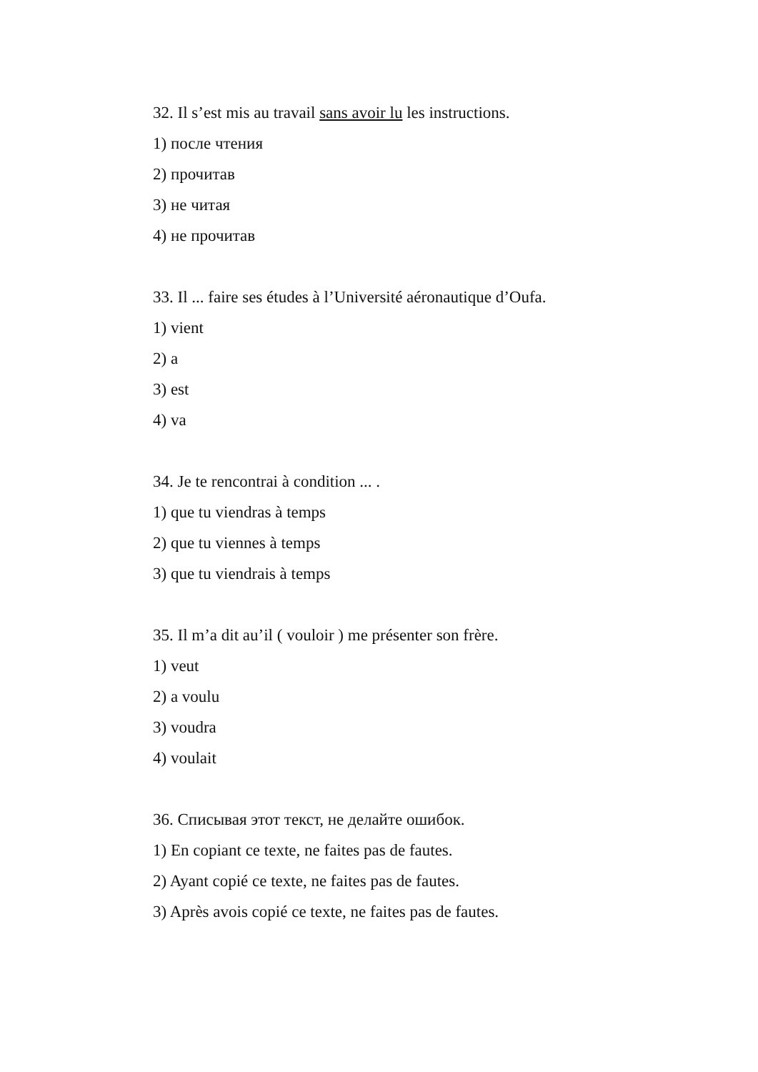32. Il s’est mis au travail sans avoir lu les instructions.
1) после чтения
2) прочитав
3) не читая
4) не прочитав
33. Il ... faire ses études à l’Université aéronautique d’Oufa.
1) vient
2) a
3) est
4) va
34. Je te rencontrai à condition ... .
1) que tu viendras à temps
2) que tu viennes à temps
3) que tu viendrais à temps
35. Il m’a dit au’il ( vouloir ) me présenter son frère.
1) veut
2) a voulu
3) voudra
4) voulait
36. Списывая этот текст, не делайте ошибок.
1) En copiant ce texte, ne faites pas de fautes.
2) Ayant copié ce texte, ne faites pas de fautes.
3) Après avois copié ce texte, ne faites pas de fautes.